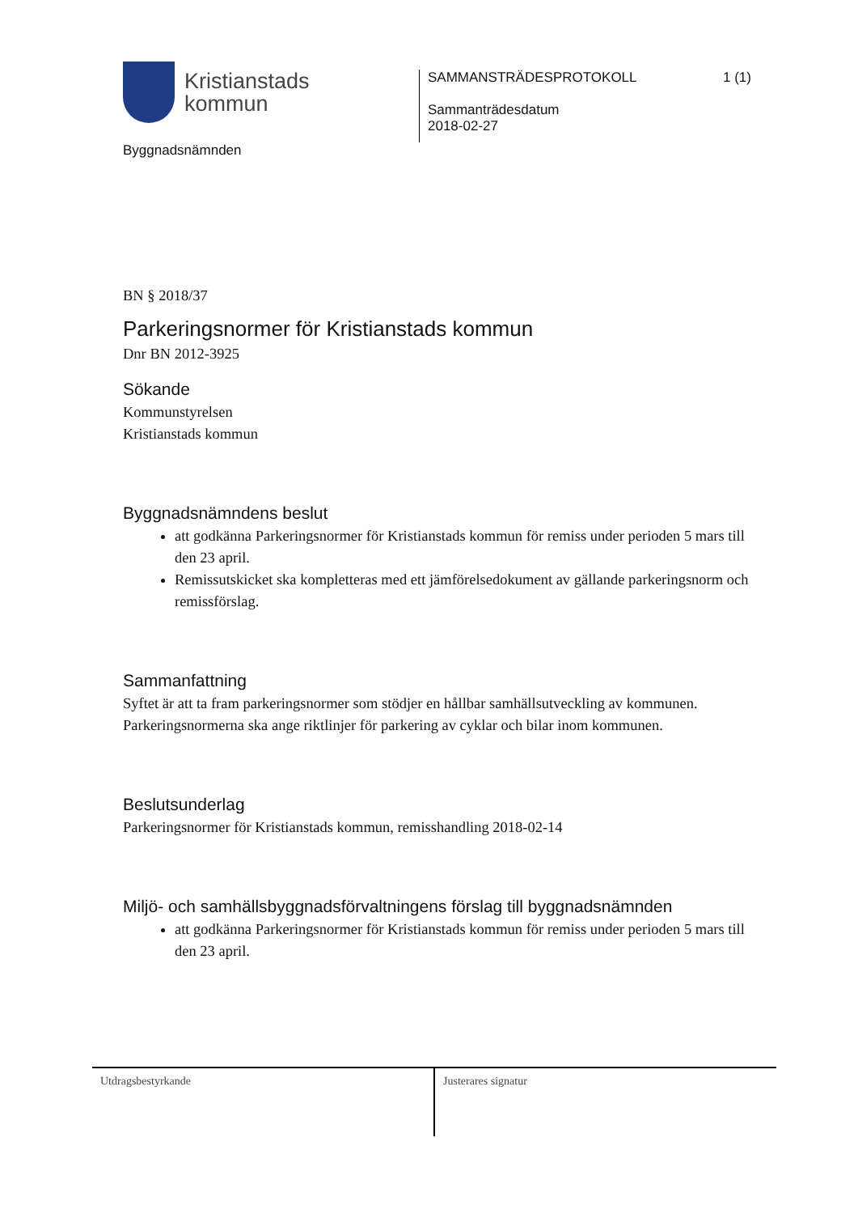Kristianstads
kommun
Byggnadsnämnden
SAMMANSTRÄDESPROTOKOLL 1 (1)
Sammanträdesdatum
2018-02-27
BN § 2018/37
Parkeringsnormer för Kristianstads kommun
Dnr BN 2012-3925
Sökande
Kommunstyrelsen
Kristianstads kommun
Byggnadsnämndens beslut
att godkänna Parkeringsnormer för Kristianstads kommun för remiss under perioden 5 mars till den 23 april.
Remissutskicket ska kompletteras med ett jämförelsedokument av gällande parkeringsnorm och remissförslag.
Sammanfattning
Syftet är att ta fram parkeringsnormer som stödjer en hållbar samhällsutveckling av kommunen. Parkeringsnormerna ska ange riktlinjer för parkering av cyklar och bilar inom kommunen.
Beslutsunderlag
Parkeringsnormer för Kristianstads kommun, remisshandling 2018-02-14
Miljö- och samhällsbyggnadsförvaltningens förslag till byggnadsnämnden
att godkänna Parkeringsnormer för Kristianstads kommun för remiss under perioden 5 mars till den 23 april.
Utdragsbestyrkande Justerares signatur